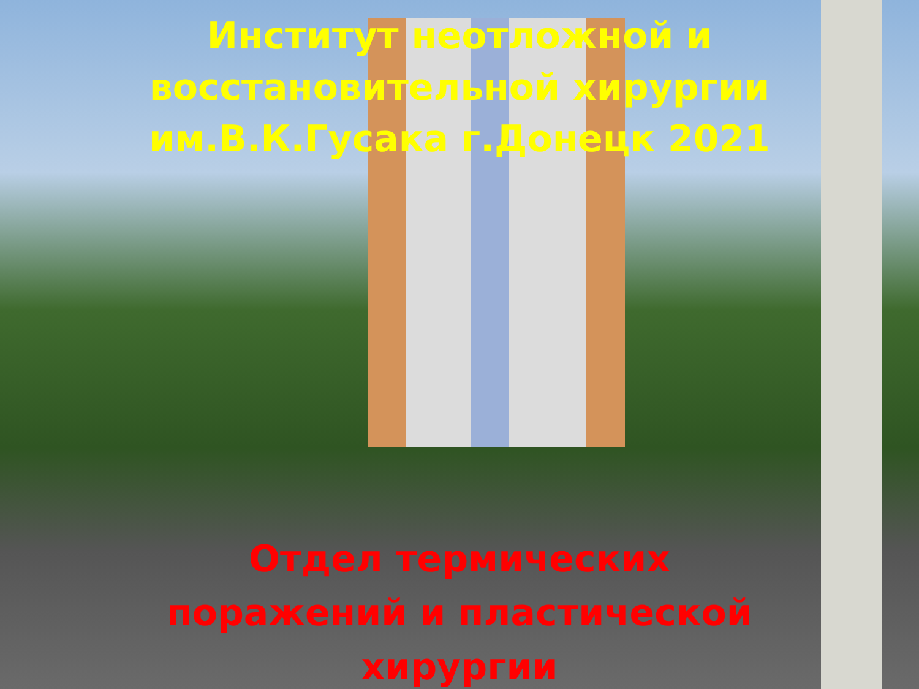Институт неотложной и
восстановительной хирургии
им.В.К.Гусака г.Донецк 2021
Отдел термических
поражений и пластической
хирургии